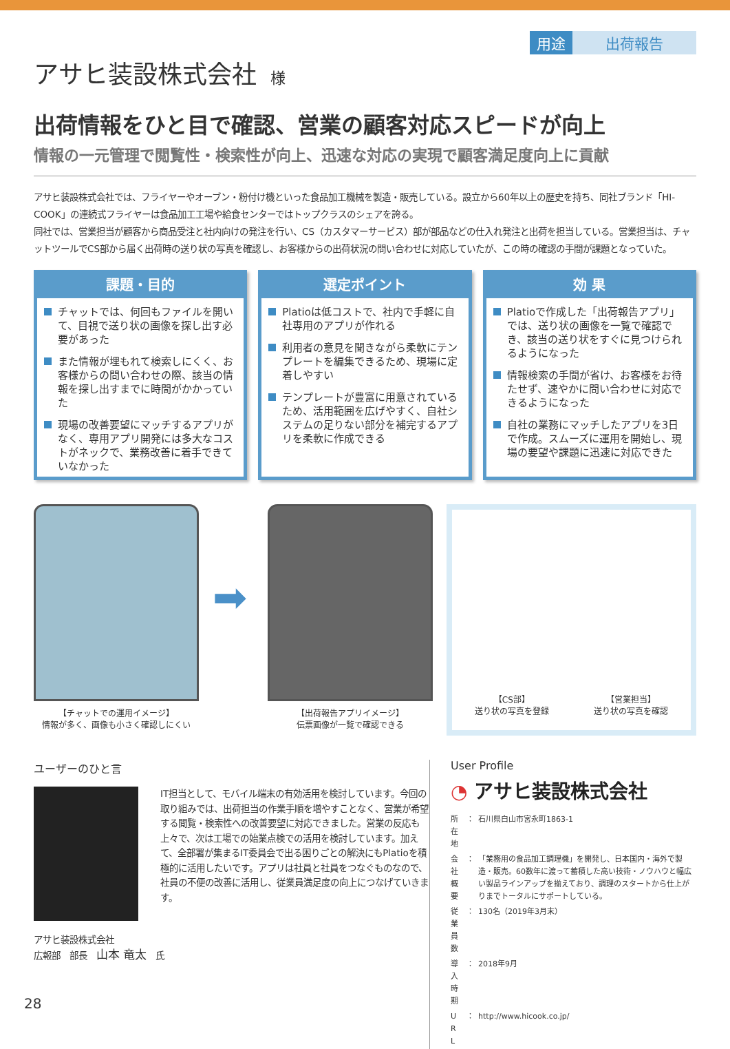用途 出荷報告
アサヒ装設株式会社 様
出荷情報をひと目で確認、営業の顧客対応スピードが向上
情報の一元管理で閲覧性・検索性が向上、迅速な対応の実現で顧客満足度向上に貢献
アサヒ装設株式会社では、フライヤーやオーブン・粉付け機といった食品加工機械を製造・販売している。設立から60年以上の歴史を持ち、同社ブランド「HI-COOK」の連続式フライヤーは食品加工工場や給食センターではトップクラスのシェアを誇る。
同社では、営業担当が顧客から商品受注と社内向けの発注を行い、CS（カスタマーサービス）部が部品などの仕入れ発注と出荷を担当している。営業担当は、チャットツールでCS部から届く出荷時の送り状の写真を確認し、お客様からの出荷状況の問い合わせに対応していたが、この時の確認の手間が課題となっていた。
課題・目的
チャットでは、何回もファイルを開いて、目視で送り状の画像を探し出す必要があった
また情報が埋もれて検索しにくく、お客様からの問い合わせの際、該当の情報を探し出すまでに時間がかかっていた
現場の改善要望にマッチするアプリがなく、専用アプリ開発には多大なコストがネックで、業務改善に着手できていなかった
選定ポイント
Platioは低コストで、社内で手軽に自社専用のアプリが作れる
利用者の意見を聞きながら柔軟にテンプレートを編集できるため、現場に定着しやすい
テンプレートが豊富に用意されているため、活用範囲を広げやすく、自社システムの足りない部分を補完するアプリを柔軟に作成できる
効 果
Platioで作成した「出荷報告アプリ」では、送り状の画像を一覧で確認でき、該当の送り状をすぐに見つけられるようになった
情報検索の手間が省け、お客様をお待たせず、速やかに問い合わせに対応できるようになった
自社の業務にマッチしたアプリを3日で作成。スムーズに運用を開始し、現場の要望や課題に迅速に対応できた
【チャットでの運用イメージ】
情報が多く、画像も小さく確認しにくい
➡
【出荷報告アプリイメージ】
伝票画像が一覧で確認できる
【CS部】
送り状の写真を登録
【営業担当】
送り状の写真を確認
ユーザーのひと言
IT担当として、モバイル端末の有効活用を検討しています。今回の取り組みでは、出荷担当の作業手順を増やすことなく、営業が希望する閲覧・検索性への改善要望に対応できました。営業の反応も上々で、次は工場での始業点検での活用を検討しています。加えて、全部署が集まるIT委員会で出る困りごとの解決にもPlatioを積極的に活用したいです。アプリは社員と社員をつなぐものなので、社員の不便の改善に活用し、従業員満足度の向上につなげていきます。
アサヒ装設株式会社
広報部　部長　山本 竜太　氏
User Profile
◔ アサヒ装設株式会社
| 所 在 地 | ： | 石川県白山市宮永町1863-1 |
| 会社概要 | ： | 「業務用の食品加工調理機」を開発し、日本国内・海外で製造・販売。60数年に渡って蓄積した高い技術・ノウハウと幅広い製品ラインアップを揃えており、調理のスタートから仕上がりまでトータルにサポートしている。 |
| 従業員数 | ： | 130名（2019年3月末） |
| 導入時期 | ： | 2018年9月 |
| U R L | ： | http://www.hicook.co.jp/ |
28